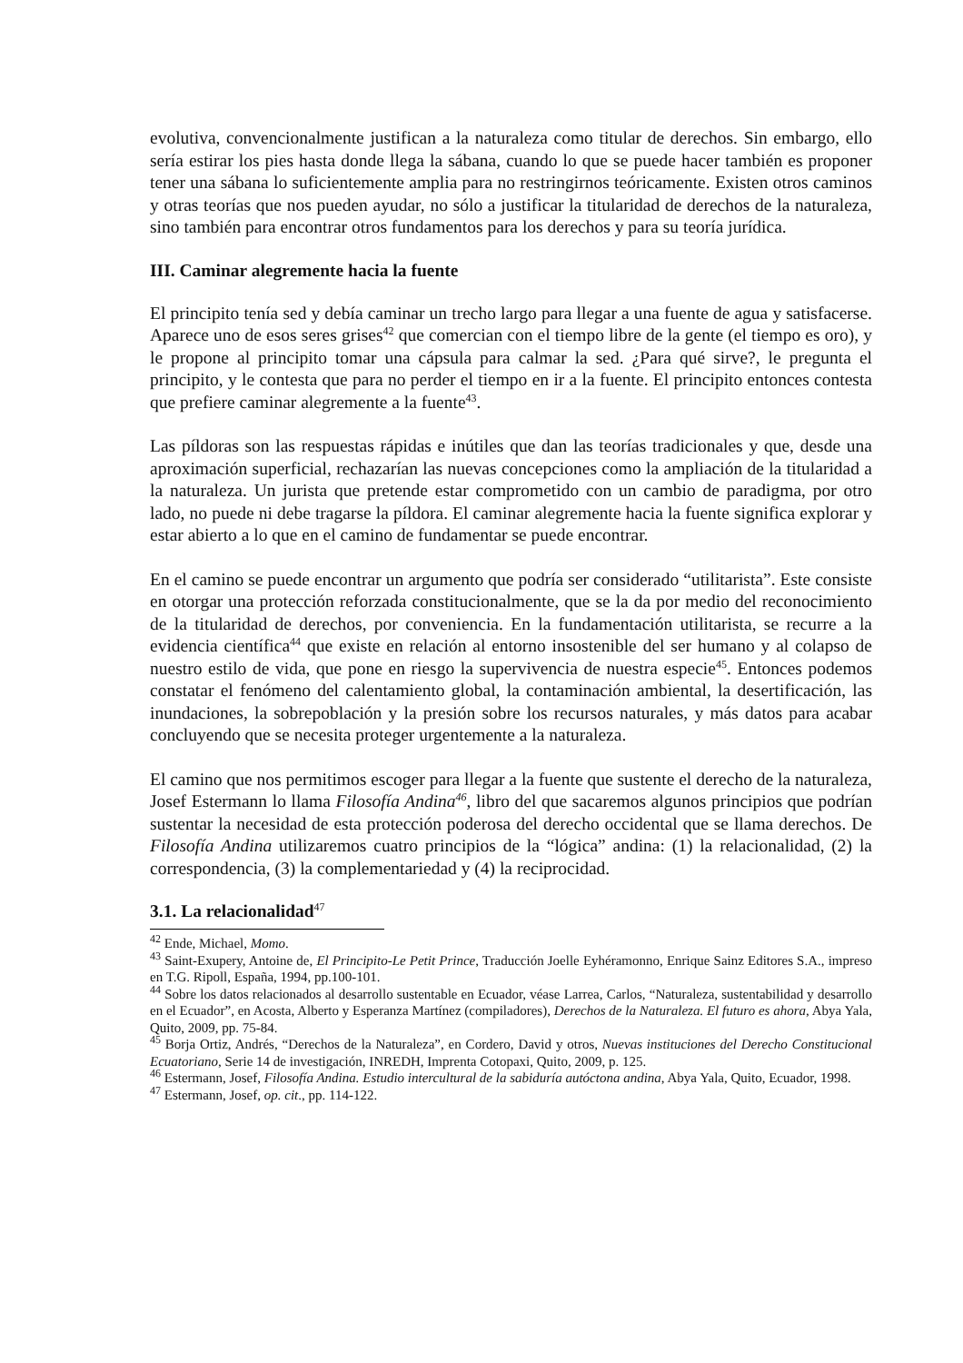evolutiva, convencionalmente justifican a la naturaleza como titular de derechos. Sin embargo, ello sería estirar los pies hasta donde llega la sábana, cuando lo que se puede hacer también es proponer tener una sábana lo suficientemente amplia para no restringirnos teóricamente. Existen otros caminos y otras teorías que nos pueden ayudar, no sólo a justificar la titularidad de derechos de la naturaleza, sino también para encontrar otros fundamentos para los derechos y para su teoría jurídica.
III. Caminar alegremente hacia la fuente
El principito tenía sed y debía caminar un trecho largo para llegar a una fuente de agua y satisfacerse. Aparece uno de esos seres grises<sup>42</sup> que comercian con el tiempo libre de la gente (el tiempo es oro), y le propone al principito tomar una cápsula para calmar la sed. ¿Para qué sirve?, le pregunta el principito, y le contesta que para no perder el tiempo en ir a la fuente. El principito entonces contesta que prefiere caminar alegremente a la fuente<sup>43</sup>.
Las píldoras son las respuestas rápidas e inútiles que dan las teorías tradicionales y que, desde una aproximación superficial, rechazarían las nuevas concepciones como la ampliación de la titularidad a la naturaleza. Un jurista que pretende estar comprometido con un cambio de paradigma, por otro lado, no puede ni debe tragarse la píldora. El caminar alegremente hacia la fuente significa explorar y estar abierto a lo que en el camino de fundamentar se puede encontrar.
En el camino se puede encontrar un argumento que podría ser considerado “utilitarista”. Este consiste en otorgar una protección reforzada constitucionalmente, que se la da por medio del reconocimiento de la titularidad de derechos, por conveniencia. En la fundamentación utilitarista, se recurre a la evidencia científica<sup>44</sup> que existe en relación al entorno insostenible del ser humano y al colapso de nuestro estilo de vida, que pone en riesgo la supervivencia de nuestra especie<sup>45</sup>. Entonces podemos constatar el fenómeno del calentamiento global, la contaminación ambiental, la desertificación, las inundaciones, la sobrepoblación y la presión sobre los recursos naturales, y más datos para acabar concluyendo que se necesita proteger urgentemente a la naturaleza.
El camino que nos permitimos escoger para llegar a la fuente que sustente el derecho de la naturaleza, Josef Estermann lo llama Filosofía Andina<sup>46</sup>, libro del que sacaremos algunos principios que podrían sustentar la necesidad de esta protección poderosa del derecho occidental que se llama derechos. De Filosofía Andina utilizaremos cuatro principios de la “lógica” andina: (1) la relacionalidad, (2) la correspondencia, (3) la complementariedad y (4) la reciprocidad.
3.1. La relacionalidad<sup>47</sup>
<sup>42</sup> Ende, Michael, Momo.
<sup>43</sup> Saint-Exupery, Antoine de, El Principito-Le Petit Prince, Traducción Joelle Eyhéramonno, Enrique Sainz Editores S.A., impreso en T.G. Ripoll, España, 1994, pp.100-101.
<sup>44</sup> Sobre los datos relacionados al desarrollo sustentable en Ecuador, véase Larrea, Carlos, “Naturaleza, sustentabilidad y desarrollo en el Ecuador”, en Acosta, Alberto y Esperanza Martínez (compiladores), Derechos de la Naturaleza. El futuro es ahora, Abya Yala, Quito, 2009, pp. 75-84.
<sup>45</sup> Borja Ortiz, Andrés, “Derechos de la Naturaleza”, en Cordero, David y otros, Nuevas instituciones del Derecho Constitucional Ecuatoriano, Serie 14 de investigación, INREDH, Imprenta Cotopaxi, Quito, 2009, p. 125.
<sup>46</sup> Estermann, Josef, Filosofía Andina. Estudio intercultural de la sabiduría autóctona andina, Abya Yala, Quito, Ecuador, 1998.
<sup>47</sup> Estermann, Josef, op. cit., pp. 114-122.